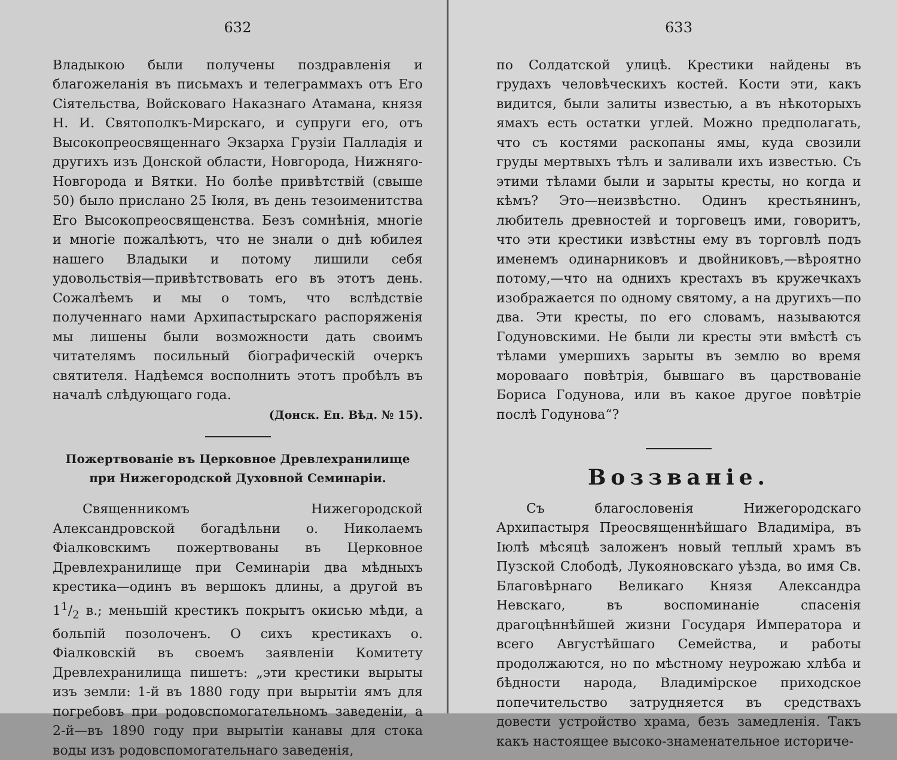632
Владыкою были получены поздравленія и благожеланія въ письмахъ и телеграммахъ отъ Его Сіятельства, Войсковаго Наказнаго Атамана, князя Н. И. Святополкъ-Мирскаго, и супруги его, отъ Высокопреосвященнаго Экзарха Грузіи Палладія и другихъ изъ Донской области, Новгорода, Нижняго-Новгорода и Вятки. Но болѣе привѣтствій (свыше 50) было прислано 25 Іюля, въ день тезоименитства Его Высокопреосвященства. Безъ сомнѣнія, многіе и многіе пожалѣютъ, что не знали о днѣ юбилея нашего Владыки и потому лишили себя удовольствія—привѣтствовать его въ этотъ день. Сожалѣемъ и мы о томъ, что вслѣдствіе полученнаго нами Архипастырскаго распоряженія мы лишены были возможности дать своимъ читателямъ посильный біографическій очеркъ святителя. Надѣемся восполнить этотъ пробѣлъ въ началѣ слѣдующаго года.
(Донск. Еп. Вѣд. № 15).
Пожертвованіе въ Церковное Древлехранилище при Нижегородской Духовной Семинаріи.
Священникомъ Нижегородской Александровской богадѣльни о. Николаемъ Фіалковскимъ пожертвованы въ Церковное Древлехранилище при Семинаріи два мѣдныхъ крестика—одинъ въ вершокъ длины, а другой въ 11/2 в.; меньшій крестикъ покрытъ окисью мѣди, а больпій позолоченъ. О сихъ крестикахъ о. Фіалковскій въ своемъ заявленіи Комитету Древлехранилища пишетъ: „эти крестики вырыты изъ земли: 1-й въ 1880 году при вырытіи ямъ для погребовъ при родовспомогательномъ заведеніи, а 2-й—въ 1890 году при вырытіи канавы для стока воды изъ родовспомогательнаго заведенія,
633
по Солдатской улицѣ. Крестики найдены въ грудахъ человѣческихъ костей. Кости эти, какъ видится, были залиты известью, а въ нѣкоторыхъ ямахъ есть остатки углей. Можно предполагать, что съ костями раскопаны ямы, куда свозили груды мертвыхъ тѣлъ и заливали ихъ известью. Съ этими тѣлами были и зарыты кресты, но когда и кѣмъ? Это—неизвѣстно. Одинъ крестьянинъ, любитель древностей и торговецъ ими, говоритъ, что эти крестики извѣстны ему въ торговлѣ подъ именемъ одинарниковъ и двойниковъ,—вѣроятно потому,—что на однихъ крестахъ въ кружечкахъ изображается по одному святому, а на другихъ—по два. Эти кресты, по его словамъ, называются Годуновскими. Не были ли кресты эти вмѣстѣ съ тѣлами умершихъ зарыты въ землю во время моровааго повѣтрія, бывшаго въ царствованіе Бориса Годунова, или въ какое другое повѣтріе послѣ Годунова“?
Воззваніе.
Съ благословенія Нижегородскаго Архипастыря Преосвященнѣйшаго Владиміра, въ Іюлѣ мѣсяцѣ заложенъ новый теплый храмъ въ Пузской Слободѣ, Лукояновскаго уѣзда, во имя Св. Благовѣрнаго Великаго Князя Александра Невскаго, въ воспоминаніе спасенія драгоцѣннѣйшей жизни Государя Императора и всего Августѣйшаго Семейства, и работы продолжаются, но по мѣстному неурожаю хлѣба и бѣдности народа, Владимірское приходское попечительство затрудняется въ средствахъ довести устройство храма, безъ замедленія. Такъ какъ настоящее высоко-знаменательное историче-